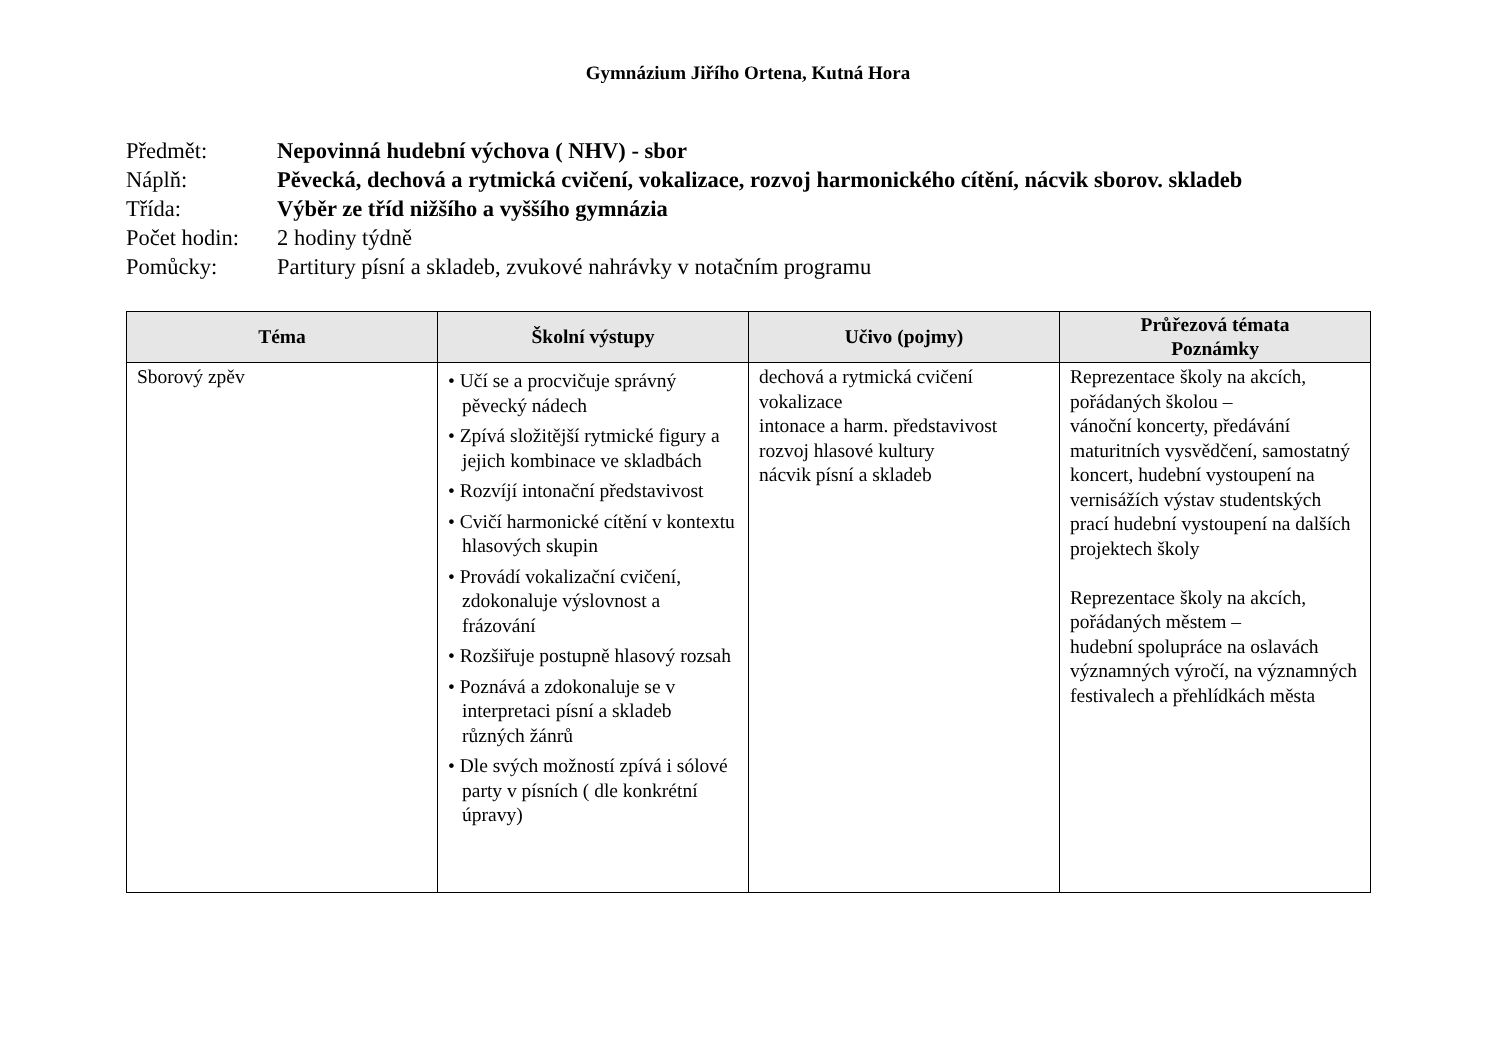Gymnázium Jiřího Ortena, Kutná Hora
Předmět:
Nepovinná hudební výchova ( NHV) - sbor
Náplň:
Pěvecká, dechová a rytmická cvičení, vokalizace, rozvoj harmonického cítění, nácvik sborov. skladeb
Třída:
Výběr ze tříd nižšího a vyššího gymnázia
Počet hodin:
2 hodiny týdně
Pomůcky:
Partitury písní a skladeb, zvukové nahrávky v notačním programu
| Téma | Školní výstupy | Učivo (pojmy) | Průřezová témata Poznámky |
| --- | --- | --- | --- |
| Sborový zpěv | • Učí se a procvičuje správný pěvecký nádech • Zpívá složitější rytmické figury a jejich kombinace ve skladbách • Rozvíjí intonační představivost • Cvičí harmonické cítění v kontextu hlasových skupin • Provádí vokalizační cvičení, zdokonaluje výslovnost a frázování • Rozšiřuje postupně hlasový rozsah • Poznává a zdokonaluje se v interpretaci písní a skladeb různých žánrů • Dle svých možností zpívá i sólové party v písních ( dle konkrétní úpravy) | dechová a rytmická cvičení vokalizace intonace a harm. představivost rozvoj hlasové kultury nácvik písní a skladeb | Reprezentace školy na akcích, pořádaných školou – vánoční koncerty, předávání maturitních vysvědčení, samostatný koncert, hudební vystoupení na vernisážích výstav studentských prací hudební vystoupení na dalších projektech školy Reprezentace školy na akcích, pořádaných městem – hudební spolupráce na oslavách významných výročí, na významných festivalech a přehlídkách města |